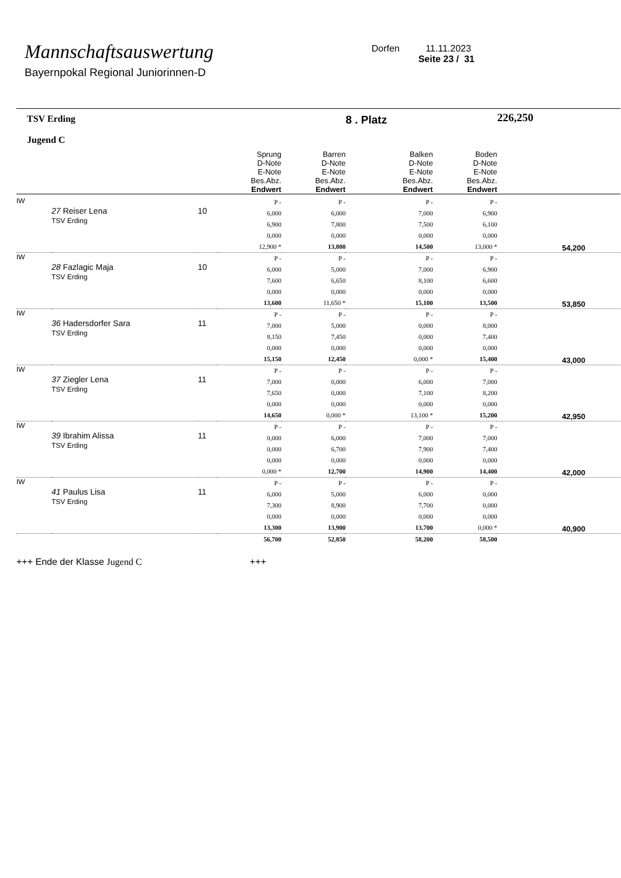Mannschaftsauswertung
Bayernpokal Regional Juniorinnen-D
Dorfen 11.11.2023
Seite 23 / 31
| TSV Erding Jugend C | | | | | 8 . Platz | | 226,250 |
| | | | Sprung D-Note E-Note Bes.Abz. Endwert | Barren D-Note E-Note Bes.Abz. Endwert | Balken D-Note E-Note Bes.Abz. Endwert | Boden D-Note E-Note Bes.Abz. Endwert | |
| IW | 27 Reiser Lena TSV Erding | 10 | P - 6,000 6,900 0,000 12,900 * | P - 6,000 7,800 0,000 13,800 | P - 7,000 7,500 0,000 14,500 | P - 6,900 6,100 0,000 13,000 * | 54,200 |
| IW | 28 Fazlagic Maja TSV Erding | 10 | P - 6,000 7,600 0,000 13,600 | P - 5,000 6,650 0,000 11,650 * | P - 7,000 8,100 0,000 15,100 | P - 6,900 6,600 0,000 13,500 | 53,850 |
| IW | 36 Hadersdorfer Sara TSV Erding | 11 | P - 7,000 8,150 0,000 15,150 | P - 5,000 7,450 0,000 12,450 | P - 0,000 0,000 0,000 0,000 * | P - 8,000 7,400 0,000 15,400 | 43,000 |
| IW | 37 Ziegler Lena TSV Erding | 11 | P - 7,000 7,650 0,000 14,650 | P - 0,000 0,000 0,000 0,000 * | P - 6,000 7,100 0,000 13,100 * | P - 7,000 8,200 0,000 15,200 | 42,950 |
| IW | 39 Ibrahim Alissa TSV Erding | 11 | P - 0,000 0,000 0,000 0,000 * | P - 6,000 6,700 0,000 12,700 | P - 7,000 7,900 0,000 14,900 | P - 7,000 7,400 0,000 14,400 | 42,000 |
| IW | 41 Paulus Lisa TSV Erding | 11 | P - 6,000 7,300 0,000 13,300 | P - 5,000 8,900 0,000 13,900 | P - 6,000 7,700 0,000 13,700 | P - 0,000 0,000 0,000 0,000 * | 40,900 |
| | | | 56,700 | 52,850 | 58,200 | 58,500 | |
+++ Ende der Klasse Jugend C +++